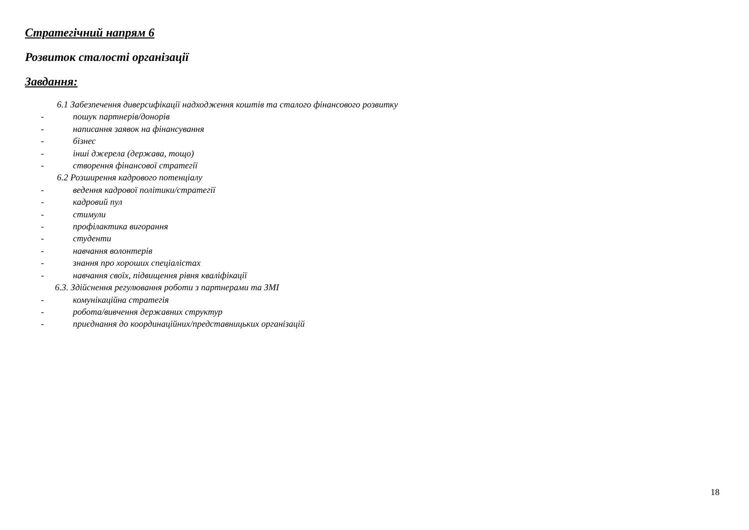Стратегічний напрям 6
Розвиток сталості організації
Завдання:
6.1 Забезпечення диверсифікації надходження коштів та сталого фінансового розвитку
- пошук партнерів/донорів
- написання заявок на фінансування
- бізнес
- інші джерела (держава, тощо)
- створення фінансової стратегії
6.2 Розширення кадрового потенціалу
- ведення кадрової політики/стратегії
- кадровий пул
- стимули
- профілактика вигорання
- студенти
- навчання волонтерів
- знання про хороших спеціалістах
- навчання своїх, підвищення рівня кваліфікації
6.3. Здійснення регулювання роботи з партнерами та ЗМІ
- комунікаційна стратегія
- робота/вивчення державних структур
- приєднання до координаційних/представницьких організацій
18